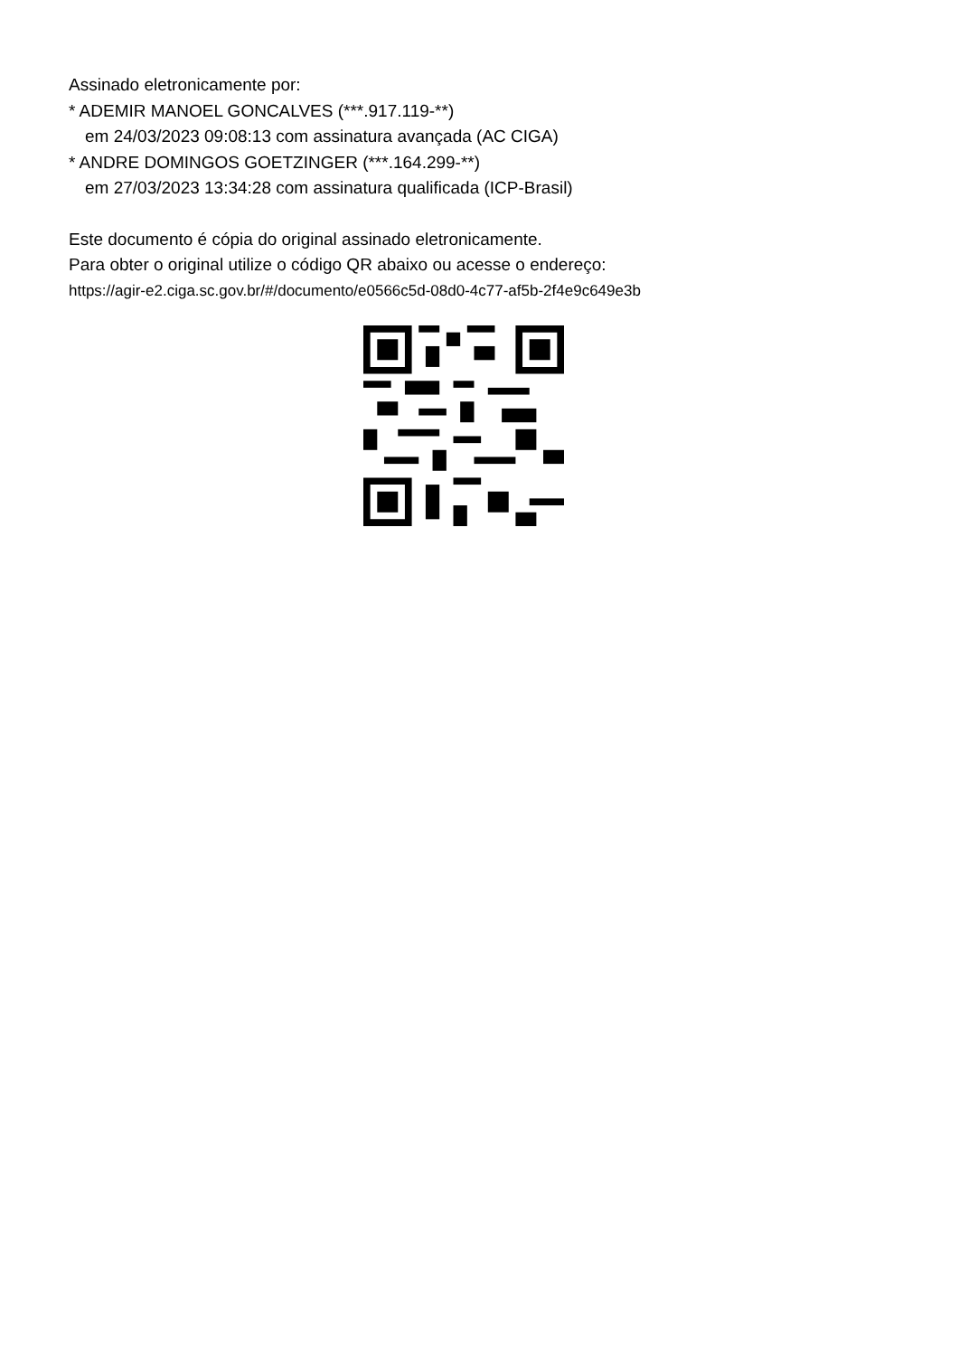Assinado eletronicamente por:
* ADEMIR MANOEL GONCALVES (***.917.119-**)
em 24/03/2023 09:08:13 com assinatura avançada (AC CIGA)
* ANDRE DOMINGOS GOETZINGER (***.164.299-**)
em 27/03/2023 13:34:28 com assinatura qualificada (ICP-Brasil)
Este documento é cópia do original assinado eletronicamente.
Para obter o original utilize o código QR abaixo ou acesse o endereço:
https://agir-e2.ciga.sc.gov.br/#/documento/e0566c5d-08d0-4c77-af5b-2f4e9c649e3b